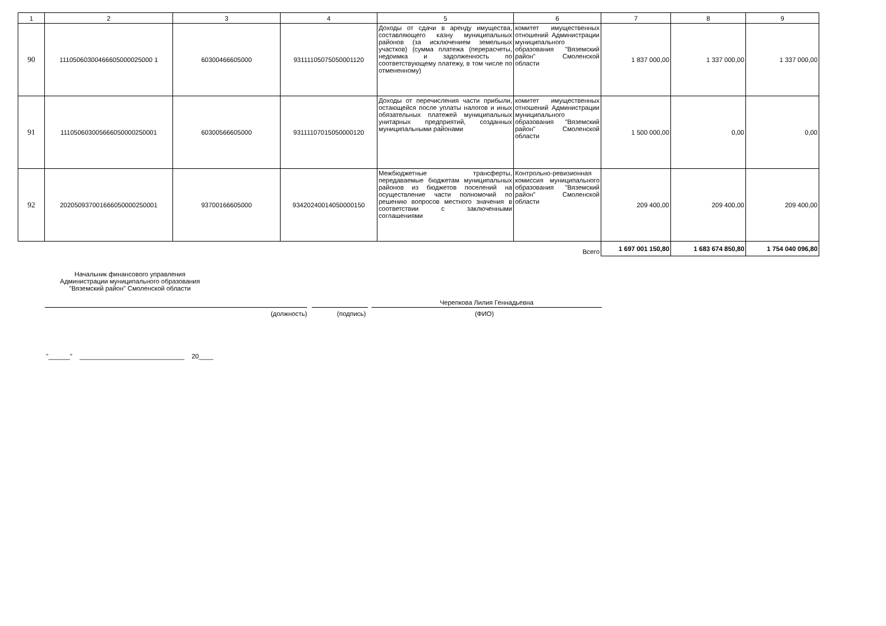| 1 | 2 | 3 | 4 | 5 | 6 | 7 | 8 | 9 |
| --- | --- | --- | --- | --- | --- | --- | --- | --- |
| 90 | 11105060300466605000025000 1 | 60300466605000 | 93111105075050001120 | Доходы от сдачи в аренду имущества, составляющего казну муниципальных районов (за исключением земельных участков) (сумма платежа (перерасчеты, недоимка и задолженность по соответствующему платежу, в том числе по отмененному) | комитет имущественных отношений Администрации муниципального образования "Вяземский район" Смоленской области | 1 837 000,00 | 1 337 000,00 | 1 337 000,00 |
| 91 | 111050603005666050000250001 | 60300566605000 | 93111107015050000120 | Доходы от перечисления части прибыли, остающейся после уплаты налогов и иных обязательных платежей муниципальных унитарных предприятий, созданных муниципальными районами | комитет имущественных отношений Администрации муниципального образования "Вяземский район" Смоленской области | 1 500 000,00 | 0,00 | 0,00 |
| 92 | 202050937001666050000250001 | 93700166605000 | 93420240014050000150 | Межбюджетные трансферты, передаваемые бюджетам муниципальных районов из бюджетов поселений на осуществление части полномочий по решению вопросов местного значения в соответствии с заключенными соглашениями | Контрольно-ревизионная комиссия муниципального образования "Вяземский район" Смоленской области | 209 400,00 | 209 400,00 | 209 400,00 |
| Всего | | | | | | 1 697 001 150,80 | 1 683 674 850,80 | 1 754 040 096,80 |
Начальник финансового управления
Администрации муниципального образования
"Вяземский район" Смоленской области
Черепкова Лилия Геннадьевна
(должность) (подпись) (ФИО)
"______" _____________________________ 20____